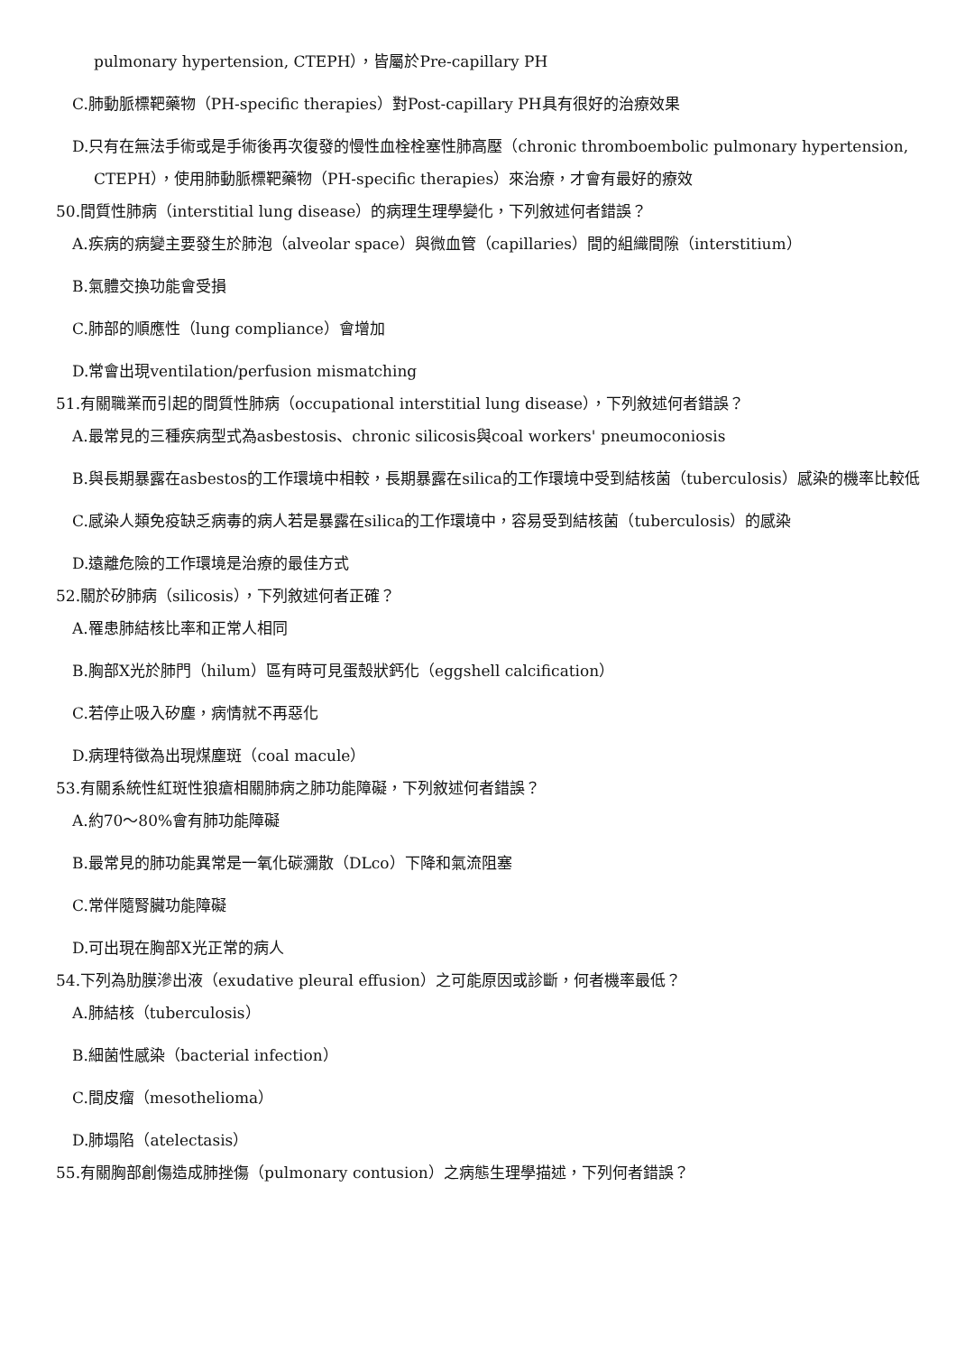pulmonary hypertension, CTEPH），皆屬於Pre-capillary PH
C.肺動脈標靶藥物（PH-specific therapies）對Post-capillary PH具有很好的治療效果
D.只有在無法手術或是手術後再次復發的慢性血栓栓塞性肺高壓（chronic thromboembolic pulmonary hypertension, CTEPH），使用肺動脈標靶藥物（PH-specific therapies）來治療，才會有最好的療效
50.間質性肺病（interstitial lung disease）的病理生理學變化，下列敘述何者錯誤？
A.疾病的病變主要發生於肺泡（alveolar space）與微血管（capillaries）間的組織間隙（interstitium）
B.氣體交換功能會受損
C.肺部的順應性（lung compliance）會增加
D.常會出現ventilation/perfusion mismatching
51.有關職業而引起的間質性肺病（occupational interstitial lung disease），下列敘述何者錯誤？
A.最常見的三種疾病型式為asbestosis、chronic silicosis與coal workers' pneumoconiosis
B.與長期暴露在asbestos的工作環境中相較，長期暴露在silica的工作環境中受到結核菌（tuberculosis）感染的機率比較低
C.感染人類免疫缺乏病毒的病人若是暴露在silica的工作環境中，容易受到結核菌（tuberculosis）的感染
D.遠離危險的工作環境是治療的最佳方式
52.關於矽肺病（silicosis），下列敘述何者正確？
A.罹患肺結核比率和正常人相同
B.胸部X光於肺門（hilum）區有時可見蛋殼狀鈣化（eggshell calcification）
C.若停止吸入矽塵，病情就不再惡化
D.病理特徵為出現煤塵斑（coal macule）
53.有關系統性紅斑性狼瘡相關肺病之肺功能障礙，下列敘述何者錯誤？
A.約70～80%會有肺功能障礙
B.最常見的肺功能異常是一氧化碳瀰散（DLco）下降和氣流阻塞
C.常伴隨腎臟功能障礙
D.可出現在胸部X光正常的病人
54.下列為肋膜滲出液（exudative pleural effusion）之可能原因或診斷，何者機率最低？
A.肺結核（tuberculosis）
B.細菌性感染（bacterial infection）
C.間皮瘤（mesothelioma）
D.肺塌陷（atelectasis）
55.有關胸部創傷造成肺挫傷（pulmonary contusion）之病態生理學描述，下列何者錯誤？